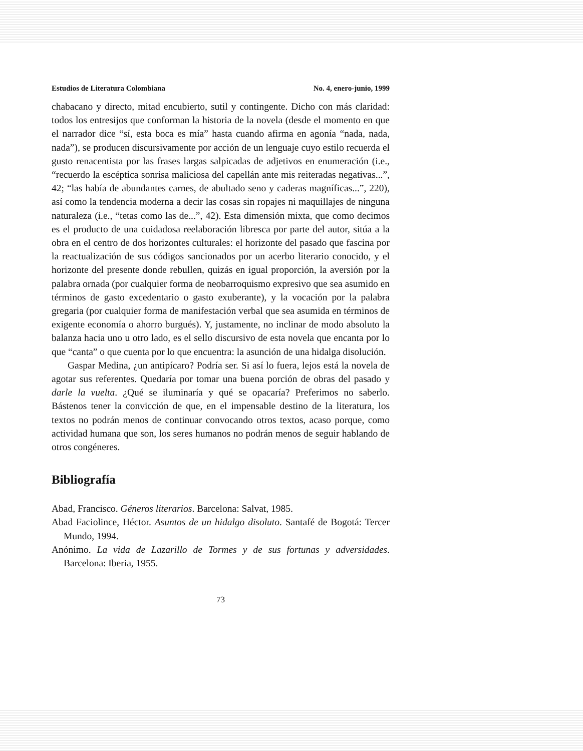Estudios de Literatura Colombiana No. 4, enero-junio, 1999
chabacano y directo, mitad encubierto, sutil y contingente. Dicho con más claridad: todos los entresijos que conforman la historia de la novela (desde el momento en que el narrador dice “sí, esta boca es mía” hasta cuando afirma en agonía “nada, nada, nada”), se producen discursivamente por acción de un lenguaje cuyo estilo recuerda el gusto renacentista por las frases largas salpicadas de adjetivos en enumeración (i.e., “recuerdo la escéptica sonrisa maliciosa del capellán ante mis reiteradas negativas...”, 42; “las había de abundantes carnes, de abultado seno y caderas magníficas...”, 220), así como la tendencia moderna a decir las cosas sin ropajes ni maquillajes de ninguna naturaleza (i.e., “tetas como las de...”, 42). Esta dimensión mixta, que como decimos es el producto de una cuidadosa reelaboración libresca por parte del autor, sitúa a la obra en el centro de dos horizontes culturales: el horizonte del pasado que fascina por la reactualización de sus códigos sancionados por un acerbo literario conocido, y el horizonte del presente donde rebullen, quizás en igual proporción, la aversión por la palabra ornada (por cualquier forma de neobarroquismo expresivo que sea asumido en términos de gasto excedentario o gasto exuberante), y la vocación por la palabra gregaria (por cualquier forma de manifestación verbal que sea asumida en términos de exigente economía o ahorro burgués). Y, justamente, no inclinar de modo absoluto la balanza hacia uno u otro lado, es el sello discursivo de esta novela que encanta por lo que “canta” o que cuenta por lo que encuentra: la asunción de una hidalga disolución.
Gaspar Medina, ¿un antipícaro? Podría ser. Si así lo fuera, lejos está la novela de agotar sus referentes. Quedaría por tomar una buena porción de obras del pasado y darle la vuelta. ¿Qué se iluminaría y qué se opacaría? Preferimos no saberlo. Bástenos tener la convicción de que, en el impensable destino de la literatura, los textos no podrán menos de continuar convocando otros textos, acaso porque, como actividad humana que son, los seres humanos no podrán menos de seguir hablando de otros congéneres.
Bibliografía
Abad, Francisco. Géneros literarios. Barcelona: Salvat, 1985.
Abad Faciolince, Héctor. Asuntos de un hidalgo disoluto. Santafé de Bogotá: Tercer Mundo, 1994.
Anónimo. La vida de Lazarillo de Tormes y de sus fortunas y adversidades. Barcelona: Iberia, 1955.
73